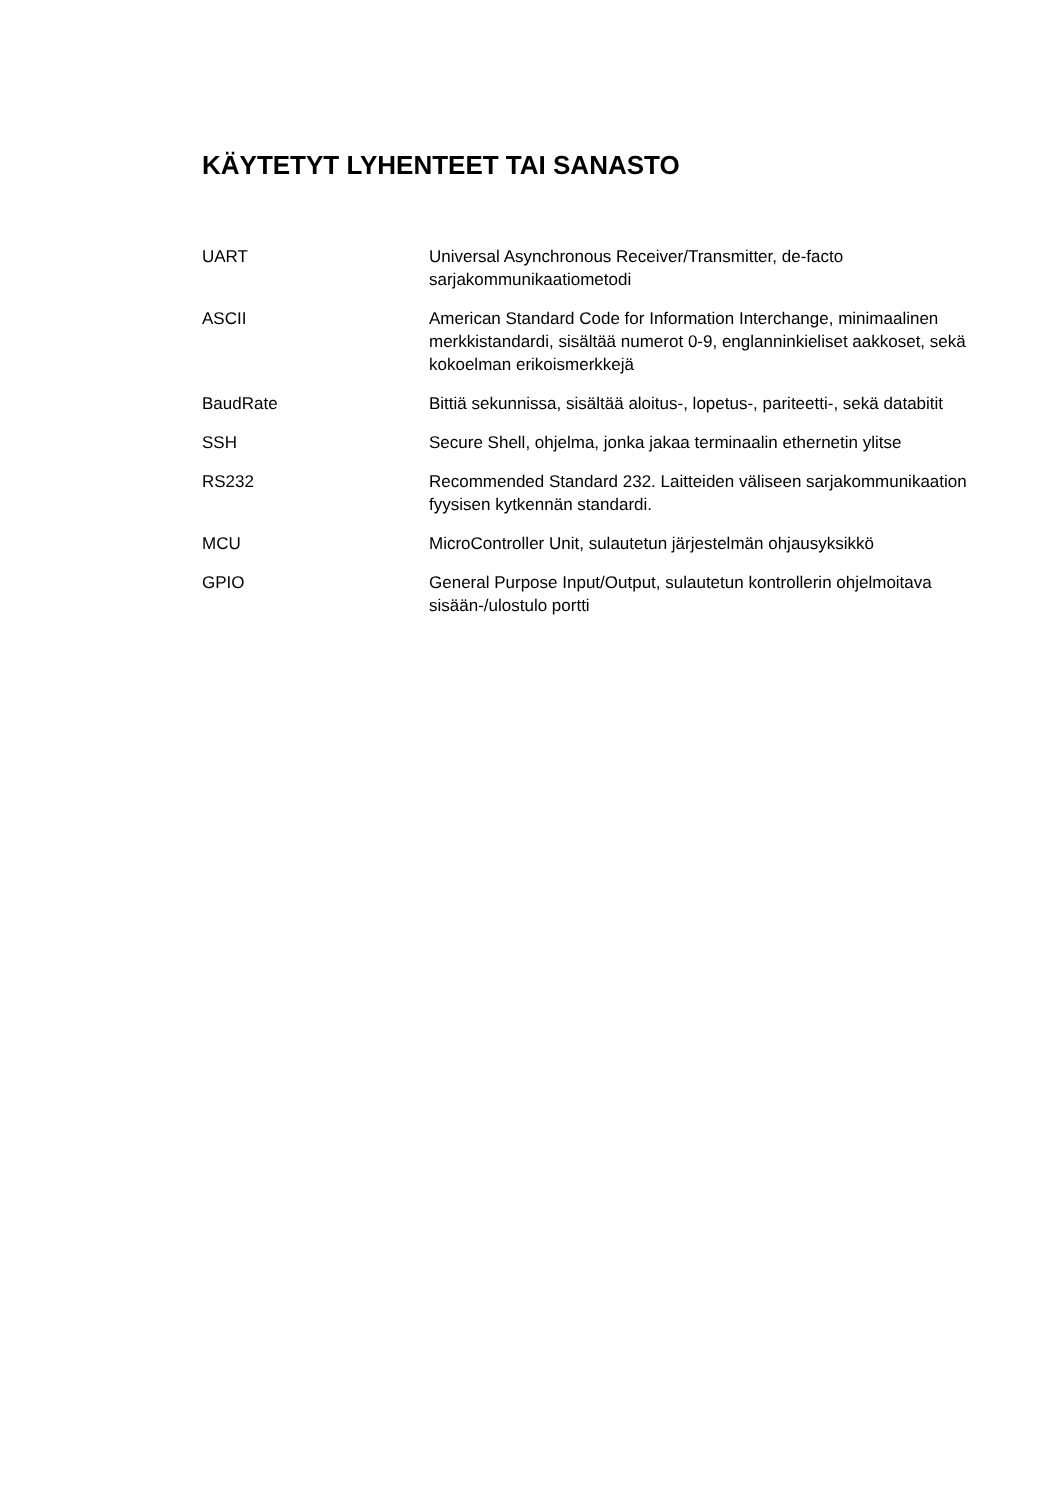KÄYTETYT LYHENTEET TAI SANASTO
| UART | Universal Asynchronous Receiver/Transmitter, de-facto sarjakommunikaatiometodi |
| ASCII | American Standard Code for Information Interchange, minimaalinen merkkistandardi, sisältää numerot 0-9, englanninkieliset aakkoset, sekä kokoelman erikoismerkkejä |
| BaudRate | Bittiä sekunnissa, sisältää aloitus-, lopetus-, pariteetti-, sekä databitit |
| SSH | Secure Shell, ohjelma, jonka jakaa terminaalin ethernetin ylitse |
| RS232 | Recommended Standard 232. Laitteiden väliseen sarjakommunikaation fyysisen kytkennän standardi. |
| MCU | MicroController Unit, sulautetun järjestelmän ohjausyksikkö |
| GPIO | General Purpose Input/Output, sulautetun kontrollerin ohjelmoitava sisään-/ulostulo portti |